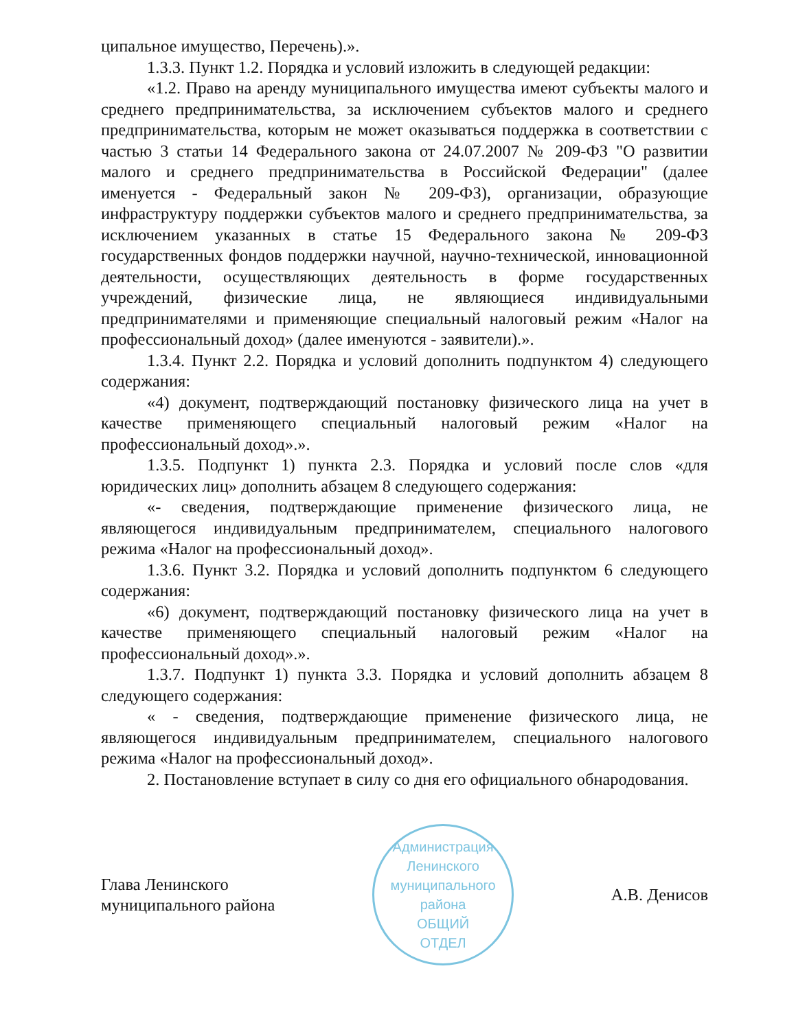ципальное имущество, Перечень).».
1.3.3. Пункт 1.2. Порядка и условий изложить в следующей редакции:
«1.2. Право на аренду муниципального имущества имеют субъекты малого и среднего предпринимательства, за исключением субъектов малого и среднего предпринимательства, которым не может оказываться поддержка в соответствии с частью 3 статьи 14 Федерального закона от 24.07.2007 № 209-ФЗ "О развитии малого и среднего предпринимательства в Российской Федерации" (далее именуется - Федеральный закон № 209-ФЗ), организации, образующие инфраструктуру поддержки субъектов малого и среднего предпринимательства, за исключением указанных в статье 15 Федерального закона № 209-ФЗ государственных фондов поддержки научной, научно-технической, инновационной деятельности, осуществляющих деятельность в форме государственных учреждений, физические лица, не являющиеся индивидуальными предпринимателями и применяющие специальный налоговый режим «Налог на профессиональный доход» (далее именуются - заявители).».
1.3.4. Пункт 2.2. Порядка и условий дополнить подпунктом 4) следующего содержания:
«4) документ, подтверждающий постановку физического лица на учет в качестве применяющего специальный налоговый режим «Налог на профессиональный доход».».
1.3.5. Подпункт 1) пункта 2.3. Порядка и условий после слов «для юридических лиц» дополнить абзацем 8 следующего содержания:
«- сведения, подтверждающие применение физического лица, не являющегося индивидуальным предпринимателем, специального налогового режима «Налог на профессиональный доход».
1.3.6. Пункт 3.2. Порядка и условий дополнить подпунктом 6 следующего содержания:
«6) документ, подтверждающий постановку физического лица на учет в качестве применяющего специальный налоговый режим «Налог на профессиональный доход».».
1.3.7. Подпункт 1) пункта 3.3. Порядка и условий дополнить абзацем 8 следующего содержания:
« - сведения, подтверждающие применение физического лица, не являющегося индивидуальным предпринимателем, специального налогового режима «Налог на профессиональный доход».
2. Постановление вступает в силу со дня его официального обнародования.
Глава Ленинского
муниципального района
Администрация Ленинского муниципального района
ОБЩИЙ
ОТДЕЛ
А.В. Денисов